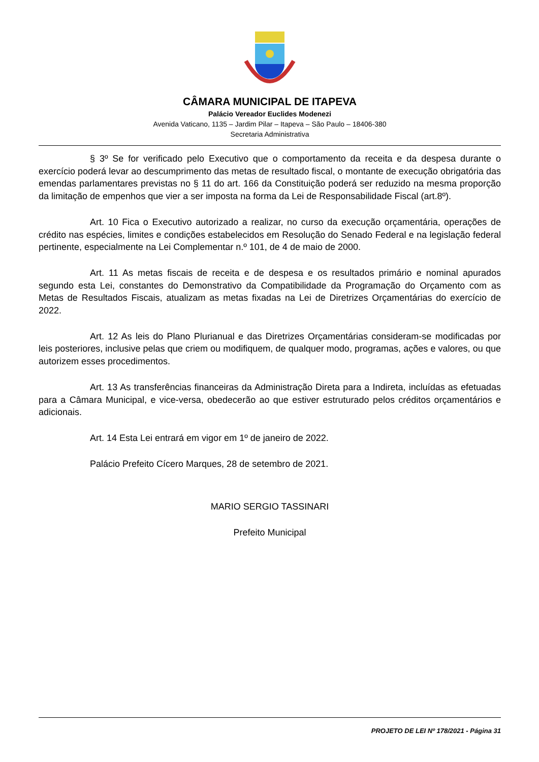CÂMARA MUNICIPAL DE ITAPEVA
Palácio Vereador Euclides Modenezi
Avenida Vaticano, 1135 – Jardim Pilar – Itapeva – São Paulo – 18406-380
Secretaria Administrativa
§ 3º Se for verificado pelo Executivo que o comportamento da receita e da despesa durante o exercício poderá levar ao descumprimento das metas de resultado fiscal, o montante de execução obrigatória das emendas parlamentares previstas no § 11 do art. 166 da Constituição poderá ser reduzido na mesma proporção da limitação de empenhos que vier a ser imposta na forma da Lei de Responsabilidade Fiscal (art.8º).
Art. 10 Fica o Executivo autorizado a realizar, no curso da execução orçamentária, operações de crédito nas espécies, limites e condições estabelecidos em Resolução do Senado Federal e na legislação federal pertinente, especialmente na Lei Complementar n.º 101, de 4 de maio de 2000.
Art. 11 As metas fiscais de receita e de despesa e os resultados primário e nominal apurados segundo esta Lei, constantes do Demonstrativo da Compatibilidade da Programação do Orçamento com as Metas de Resultados Fiscais, atualizam as metas fixadas na Lei de Diretrizes Orçamentárias do exercício de 2022.
Art. 12 As leis do Plano Plurianual e das Diretrizes Orçamentárias consideram-se modificadas por leis posteriores, inclusive pelas que criem ou modifiquem, de qualquer modo, programas, ações e valores, ou que autorizem esses procedimentos.
Art. 13 As transferências financeiras da Administração Direta para a Indireta, incluídas as efetuadas para a Câmara Municipal, e vice-versa, obedecerão ao que estiver estruturado pelos créditos orçamentários e adicionais.
Art. 14 Esta Lei entrará em vigor em 1º de janeiro de 2022.
Palácio Prefeito Cícero Marques, 28 de setembro de 2021.
MARIO SERGIO TASSINARI
Prefeito Municipal
PROJETO DE LEI Nº 178/2021 - Página 31